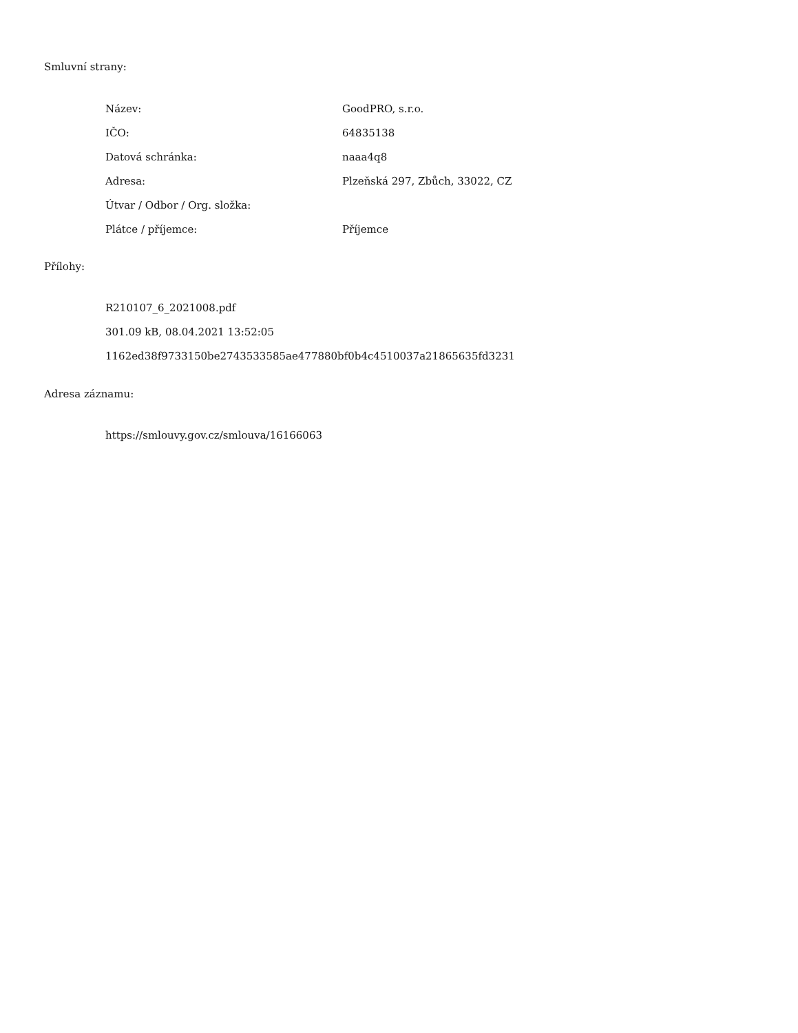Smluvní strany:
| Název: | GoodPRO, s.r.o. |
| IČO: | 64835138 |
| Datová schránka: | naaa4q8 |
| Adresa: | Plzeňská 297, Zbůch, 33022, CZ |
| Útvar / Odbor / Org. složka: | |
| Plátce / příjemce: | Příjemce |
Přílohy:
R210107_6_2021008.pdf
301.09 kB, 08.04.2021 13:52:05
1162ed38f9733150be2743533585ae477880bf0b4c4510037a21865635fd3231
Adresa záznamu:
https://smlouvy.gov.cz/smlouva/16166063